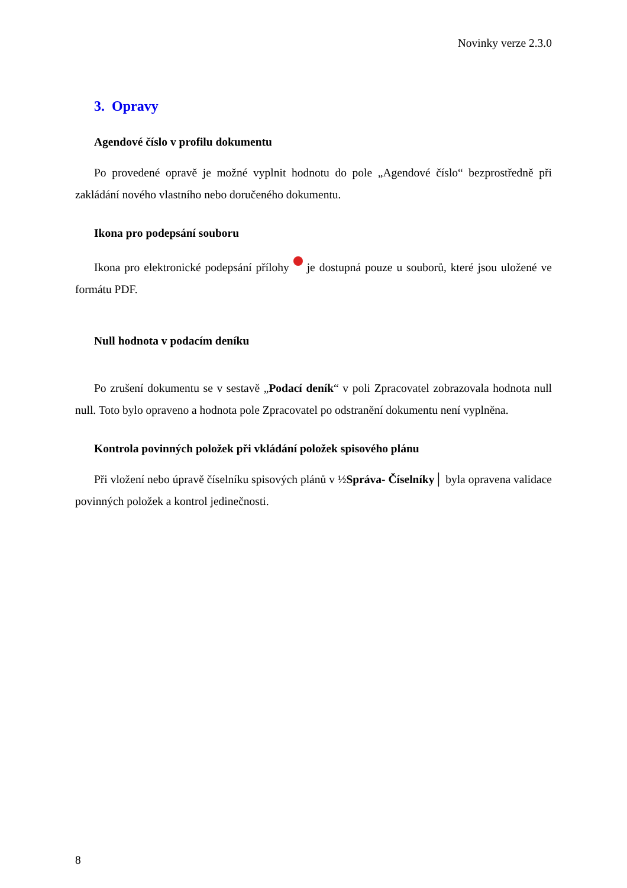Novinky verze 2.3.0
3. Opravy
Agendové číslo v profilu dokumentu
Po provedené opravě je možné vyplnit hodnotu do pole „Agendové číslo“ bezprostředně při zakládání nového vlastního nebo doručeného dokumentu.
Ikona pro podepsání souboru
Ikona pro elektronické podepsání přílohy je dostupná pouze u souborů, které jsou uložené ve formátu PDF.
Null hodnota v podacím deníku
Po zrušení dokumentu se v sestavě „Podací deník“ v poli Zpracovatel zobrazovala hodnota null null. Toto bylo opraveno a hodnota pole Zpracovatel po odstranění dokumentu není vyplněna.
Kontrola povinných položek při vkládání položek spisového plánu
Při vložení nebo úpravě číselníku spisových plánů v ½Správa- Číselníky│ byla opravena validace povinných položek a kontrol jedinečnosti.
8